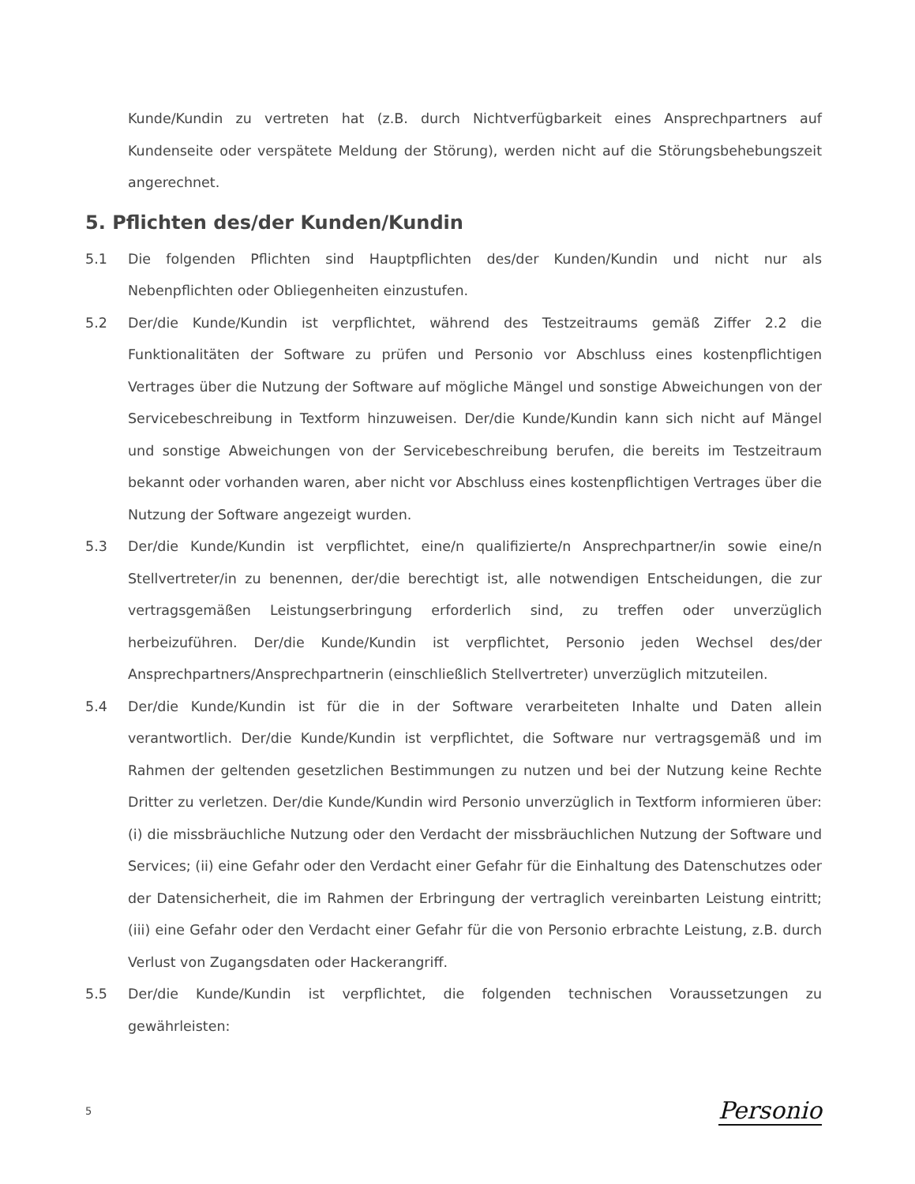Kunde/Kundin zu vertreten hat (z.B. durch Nichtverfügbarkeit eines Ansprechpartners auf Kundenseite oder verspätete Meldung der Störung), werden nicht auf die Störungsbehebungszeit angerechnet.
5. Pflichten des/der Kunden/Kundin
5.1 Die folgenden Pflichten sind Hauptpflichten des/der Kunden/Kundin und nicht nur als Nebenpflichten oder Obliegenheiten einzustufen.
5.2 Der/die Kunde/Kundin ist verpflichtet, während des Testzeitraums gemäß Ziffer 2.2 die Funktionalitäten der Software zu prüfen und Personio vor Abschluss eines kostenpflichtigen Vertrages über die Nutzung der Software auf mögliche Mängel und sonstige Abweichungen von der Servicebeschreibung in Textform hinzuweisen. Der/die Kunde/Kundin kann sich nicht auf Mängel und sonstige Abweichungen von der Servicebeschreibung berufen, die bereits im Testzeitraum bekannt oder vorhanden waren, aber nicht vor Abschluss eines kostenpflichtigen Vertrages über die Nutzung der Software angezeigt wurden.
5.3 Der/die Kunde/Kundin ist verpflichtet, eine/n qualifizierte/n Ansprechpartner/in sowie eine/n Stellvertreter/in zu benennen, der/die berechtigt ist, alle notwendigen Entscheidungen, die zur vertragsgemäßen Leistungserbringung erforderlich sind, zu treffen oder unverzüglich herbeizuführen. Der/die Kunde/Kundin ist verpflichtet, Personio jeden Wechsel des/der Ansprechpartners/Ansprechpartnerin (einschließlich Stellvertreter) unverzüglich mitzuteilen.
5.4 Der/die Kunde/Kundin ist für die in der Software verarbeiteten Inhalte und Daten allein verantwortlich. Der/die Kunde/Kundin ist verpflichtet, die Software nur vertragsgemäß und im Rahmen der geltenden gesetzlichen Bestimmungen zu nutzen und bei der Nutzung keine Rechte Dritter zu verletzen. Der/die Kunde/Kundin wird Personio unverzüglich in Textform informieren über: (i) die missbräuchliche Nutzung oder den Verdacht der missbräuchlichen Nutzung der Software und Services; (ii) eine Gefahr oder den Verdacht einer Gefahr für die Einhaltung des Datenschutzes oder der Datensicherheit, die im Rahmen der Erbringung der vertraglich vereinbarten Leistung eintritt; (iii) eine Gefahr oder den Verdacht einer Gefahr für die von Personio erbrachte Leistung, z.B. durch Verlust von Zugangsdaten oder Hackerangriff.
5.5 Der/die Kunde/Kundin ist verpflichtet, die folgenden technischen Voraussetzungen zu gewährleisten:
5 Personio